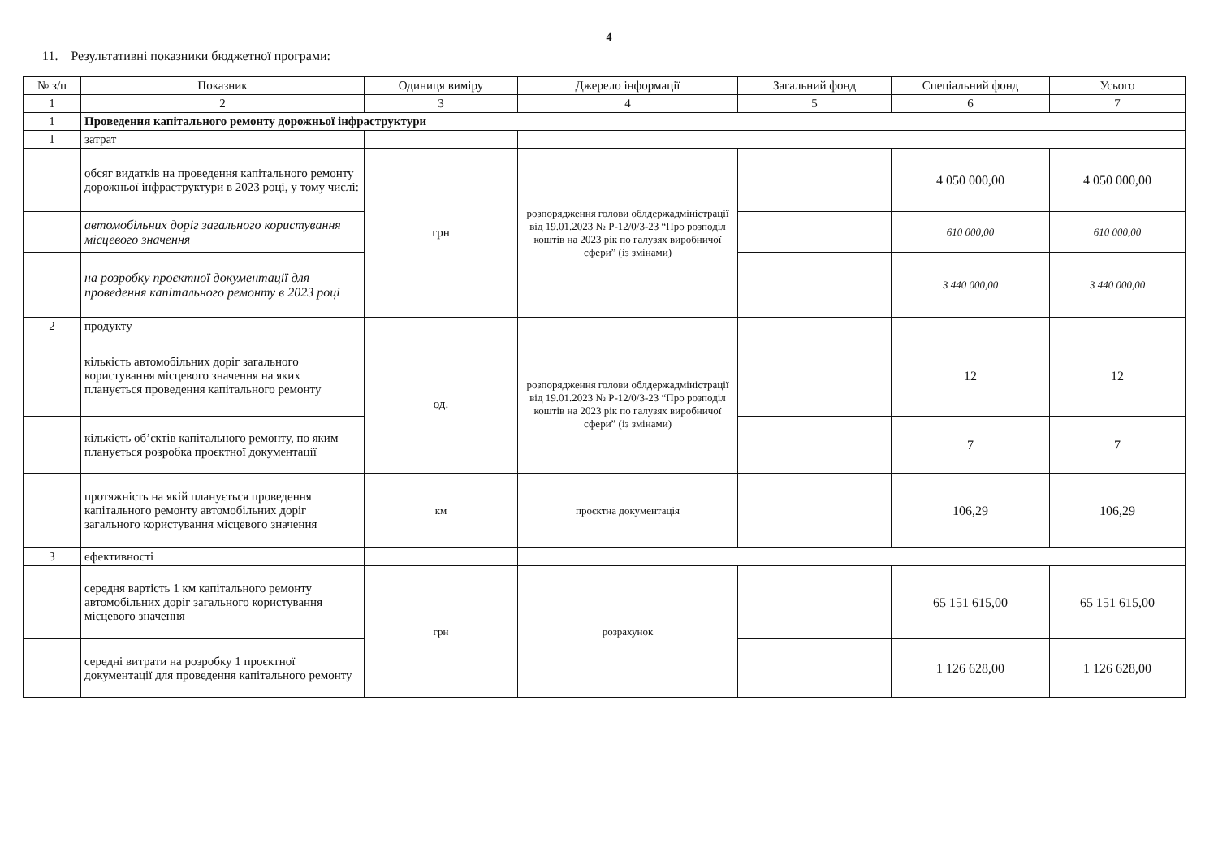4
11. Результативні показники бюджетної програми:
| № з/п | Показник | Одиниця виміру | Джерело інформації | Загальний фонд | Спеціальний фонд | Усього |
| --- | --- | --- | --- | --- | --- | --- |
| 1 | 2 | 3 | 4 | 5 | 6 | 7 |
| 1 | Проведення капітального ремонту дорожньої інфраструктури | | | | | |
| 1 | затрат | | | | | |
| | обсяг видатків на проведення капітального ремонту дорожньої інфраструктури в 2023 році, у тому числі: | грн | розпорядження голови облдержадміністрації від 19.01.2023 № Р-12/0/3-23 “Про розподіл коштів на 2023 рік по галузях виробничої сфери” (із змінами) | | 4 050 000,00 | 4 050 000,00 |
| | автомобільних доріг загального користування місцевого значення | | | | 610 000,00 | 610 000,00 |
| | на розробку проєктної документації для проведення капітального ремонту в 2023 році | | | | 3 440 000,00 | 3 440 000,00 |
| 2 | продукту | | | | | |
| | кількість автомобільних доріг загального користування місцевого значення на яких планується проведення капітального ремонту | од. | розпорядження голови облдержадміністрації від 19.01.2023 № Р-12/0/3-23 “Про розподіл коштів на 2023 рік по галузях виробничої сфери” (із змінами) | | 12 | 12 |
| | кількість об’єктів капітального ремонту, по яким планується розробка проєктної документації | | | | 7 | 7 |
| | протяжність на якій планується проведення капітального ремонту автомобільних доріг загального користування місцевого значення | км | проєктна документація | | 106,29 | 106,29 |
| 3 | ефективності | | | | | |
| | середня вартість 1 км капітального ремонту автомобільних доріг загального користування місцевого значення | грн | розрахунок | | 65 151 615,00 | 65 151 615,00 |
| | середні витрати на розробку 1 проєктної документації для проведення капітального ремонту | | | | 1 126 628,00 | 1 126 628,00 |